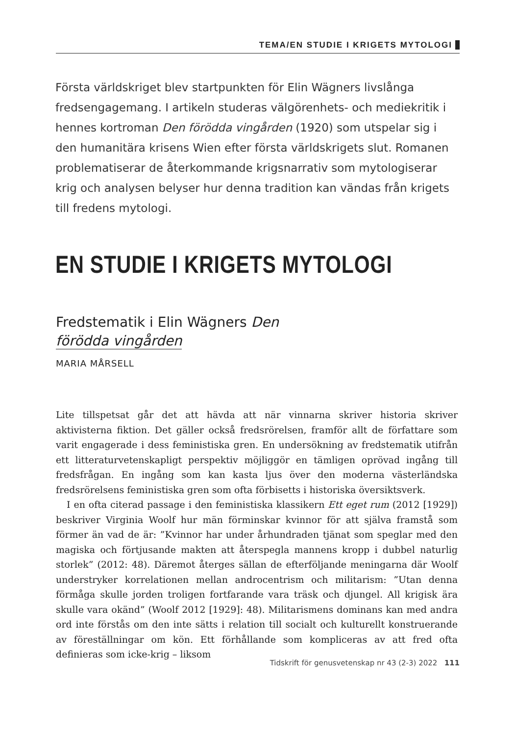TEMA/EN STUDIE I KRIGETS MYTOLOGI
Första världskriget blev startpunkten för Elin Wägners livslånga fredsengagemang. I artikeln studeras välgörenhets- och mediekritik i hennes kortroman Den förödda vingården (1920) som utspelar sig i den humanitära krisens Wien efter första världskrigets slut. Romanen problematiserar de återkommande krigsnarrativ som mytologiserar krig och analysen belyser hur denna tradition kan vändas från krigets till fredens mytologi.
EN STUDIE I KRIGETS MYTOLOGI
Fredstematik i Elin Wägners Den
förödda vingården
MARIA MÅRSELL
Lite tillspetsat går det att hävda att när vinnarna skriver historia skriver aktivisterna fiktion. Det gäller också fredsrörelsen, framför allt de författare som varit engagerade i dess feministiska gren. En undersökning av fredstematik utifrån ett litteraturvetenskapligt perspektiv möjliggör en tämligen oprövad ingång till fredsfrågan. En ingång som kan kasta ljus över den moderna västerländska fredsrörelsens feministiska gren som ofta förbisetts i historiska översiktsverk.
I en ofta citerad passage i den feministiska klassikern Ett eget rum (2012 [1929]) beskriver Virginia Woolf hur män förminskar kvinnor för att själva framstå som förmer än vad de är: ”Kvinnor har under århundraden tjänat som speglar med den magiska och förtjusande makten att återspegla mannens kropp i dubbel naturlig storlek” (2012: 48). Däremot återges sällan de efterföljande meningarna där Woolf understryker korrelationen mellan androcentrism och militarism: ”Utan denna förmåga skulle jorden troligen fortfarande vara träsk och djungel. All krigisk ära skulle vara okänd” (Woolf 2012 [1929]: 48). Militarismens dominans kan med andra ord inte förstås om den inte sätts i relation till socialt och kulturellt konstruerande av föreställningar om kön. Ett förhållande som kompliceras av att fred ofta definieras som icke-krig – liksom
Tidskrift för genusvetenskap nr 43 (2-3) 2022 111